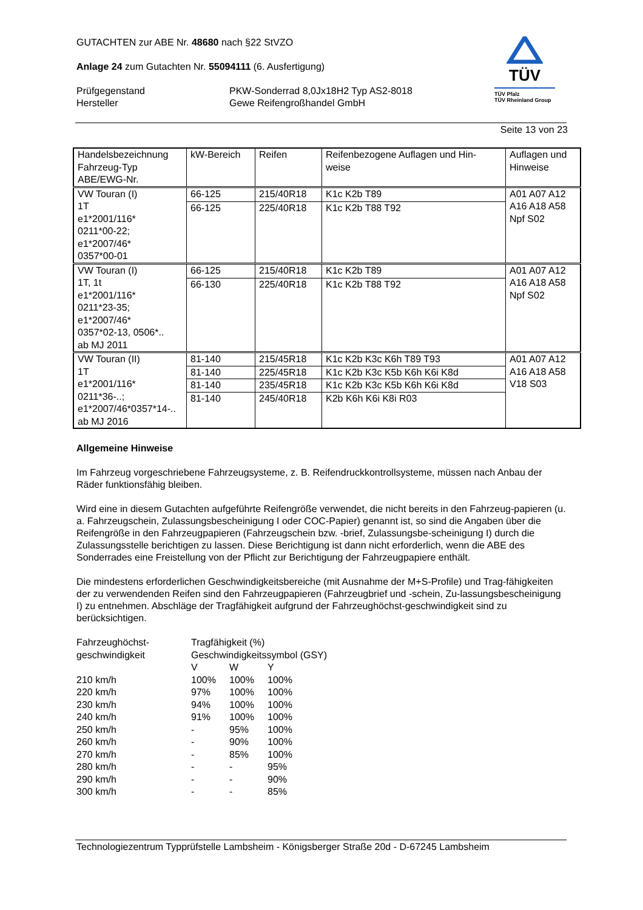TÜV
TÜV Pfalz
TÜV Rheinland Group
GUTACHTEN zur ABE Nr. 48680 nach §22 StVZO
Anlage 24 zum Gutachten Nr. 55094111 (6. Ausfertigung)
Prüfgegenstand
Hersteller
PKW-Sonderrad 8,0Jx18H2 Typ AS2-8018
Gewe Reifengroßhandel GmbH
Seite 13 von 23
| Handelsbezeichnung Fahrzeug-Typ ABE/EWG-Nr. | kW-Bereich | Reifen | Reifenbezogene Auflagen und Hin- weise | Auflagen und Hinweise |
| VW Touran (I) 1T e1*2001/116* 0211*00-22; e1*2007/46* 0357*00-01 | 66-125 | 215/40R18 | K1c K2b T89 | A01 A07 A12 A16 A18 A58 Npf S02 |
| | 66-125 | 225/40R18 | K1c K2b T88 T92 | |
| VW Touran (I) 1T, 1t e1*2001/116* 0211*23-35; e1*2007/46* 0357*02-13, 0506*.. ab MJ 2011 | 66-125 | 215/40R18 | K1c K2b T89 | A01 A07 A12 A16 A18 A58 Npf S02 |
| | 66-130 | 225/40R18 | K1c K2b T88 T92 | |
| VW Touran (II) 1T e1*2001/116* 0211*36-..; e1*2007/46*0357*14-.. ab MJ 2016 | 81-140 | 215/45R18 | K1c K2b K3c K6h T89 T93 | A01 A07 A12 A16 A18 A58 V18 S03 |
| | 81-140 | 225/45R18 | K1c K2b K3c K5b K6h K6i K8d | |
| | 81-140 | 235/45R18 | K1c K2b K3c K5b K6h K6i K8d | |
| | 81-140 | 245/40R18 | K2b K6h K6i K8i R03 | |
Allgemeine Hinweise
Im Fahrzeug vorgeschriebene Fahrzeugsysteme, z. B. Reifendruckkontrollsysteme, müssen nach Anbau der Räder funktionsfähig bleiben.
Wird eine in diesem Gutachten aufgeführte Reifengröße verwendet, die nicht bereits in den Fahrzeug-papieren (u. a. Fahrzeugschein, Zulassungsbescheinigung I oder COC-Papier) genannt ist, so sind die Angaben über die Reifengröße in den Fahrzeugpapieren (Fahrzeugschein bzw. -brief, Zulassungsbe-scheinigung I) durch die Zulassungsstelle berichtigen zu lassen. Diese Berichtigung ist dann nicht erforderlich, wenn die ABE des Sonderrades eine Freistellung von der Pflicht zur Berichtigung der Fahrzeugpapiere enthält.
Die mindestens erforderlichen Geschwindigkeitsbereiche (mit Ausnahme der M+S-Profile) und Trag-fähigkeiten der zu verwendenden Reifen sind den Fahrzeugpapieren (Fahrzeugbrief und -schein, Zu-lassungsbescheinigung I) zu entnehmen. Abschläge der Tragfähigkeit aufgrund der Fahrzeughöchst-geschwindigkeit sind zu berücksichtigen.
| Fahrzeughöchst- geschwindigkeit | Tragfähigkeit (%) | | |
| | Geschwindigkeitssymbol (GSY) | | |
| | V | W | Y |
| 210 km/h | 100% | 100% | 100% |
| 220 km/h | 97% | 100% | 100% |
| 230 km/h | 94% | 100% | 100% |
| 240 km/h | 91% | 100% | 100% |
| 250 km/h | - | 95% | 100% |
| 260 km/h | - | 90% | 100% |
| 270 km/h | - | 85% | 100% |
| 280 km/h | - | - | 95% |
| 290 km/h | - | - | 90% |
| 300 km/h | - | - | 85% |
Technologiezentrum Typprüfstelle Lambsheim - Königsberger Straße 20d - D-67245 Lambsheim